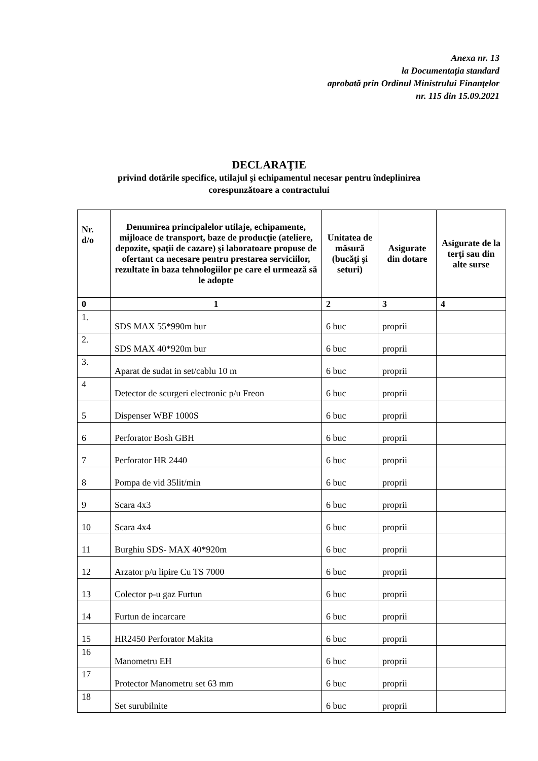Anexa nr. 13
la Documentația standard
aprobată prin Ordinul Ministrului Finanţelor
nr. 115 din 15.09.2021
DECLARAŢIE
privind dotările specifice, utilajul şi echipamentul necesar pentru îndeplinirea
corespunzătoare a contractului
| Nr. d/o | Denumirea principalelor utilaje, echipamente, mijloace de transport, baze de producţie (ateliere, depozite, spaţii de cazare) şi laboratoare propuse de ofertant ca necesare pentru prestarea serviciilor, rezultate în baza tehnologiilor pe care el urmează să le adopte | Unitatea de măsură (bucăţi şi seturi) | Asigurate din dotare | Asigurate de la terţi sau din alte surse |
| --- | --- | --- | --- | --- |
| 0 | 1 | 2 | 3 | 4 |
| 1. | SDS MAX 55*990m bur | 6 buc | proprii | |
| 2. | SDS MAX 40*920m bur | 6 buc | proprii | |
| 3. | Aparat de sudat in set/cablu 10 m | 6 buc | proprii | |
| 4 | Detector de scurgeri electronic p/u Freon | 6 buc | proprii | |
| 5 | Dispenser WBF 1000S | 6 buc | proprii | |
| 6 | Perforator Bosh GBH | 6 buc | proprii | |
| 7 | Perforator HR 2440 | 6 buc | proprii | |
| 8 | Pompa de vid 35lit/min | 6 buc | proprii | |
| 9 | Scara 4x3 | 6 buc | proprii | |
| 10 | Scara 4x4 | 6 buc | proprii | |
| 11 | Burghiu SDS- MAX 40*920m | 6 buc | proprii | |
| 12 | Arzator p/u lipire Cu TS 7000 | 6 buc | proprii | |
| 13 | Colector p-u gaz Furtun | 6 buc | proprii | |
| 14 | Furtun de incarcare | 6 buc | proprii | |
| 15 | HR2450 Perforator Makita | 6 buc | proprii | |
| 16 | Manometru EH | 6 buc | proprii | |
| 17 | Protector Manometru set 63 mm | 6 buc | proprii | |
| 18 | Set surubilnite | 6 buc | proprii | |